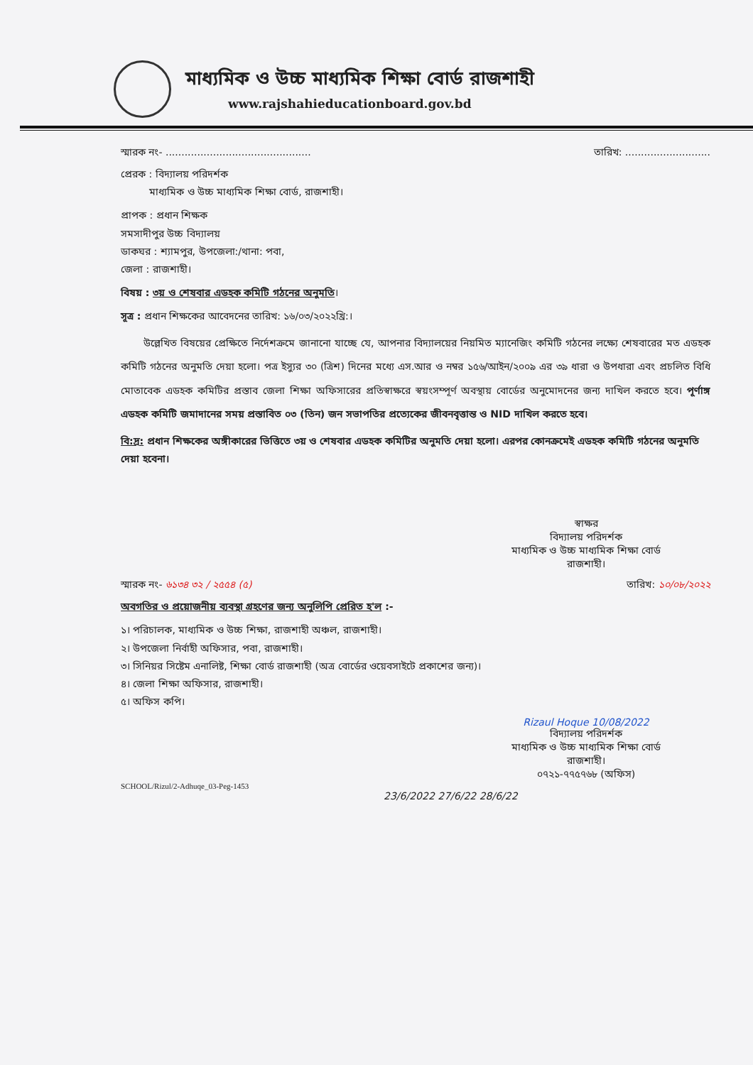মাধ্যমিক ও উচ্চ মাধ্যমিক শিক্ষা বোর্ড রাজশাহী
www.rajshahieducationboard.gov.bd
স্মারক নং- .............................................. তারিখ: ...........................
প্রেরক : বিদ্যালয় পরিদর্শক
মাধ্যমিক ও উচ্চ মাধ্যমিক শিক্ষা বোর্ড, রাজশাহী।
প্রাপক : প্রধান শিক্ষক
সমসাদীপুর উচ্চ বিদ্যালয়
ডাকঘর : শ্যামপুর, উপজেলা:/থানা: পবা,
জেলা : রাজশাহী।
বিষয় : ৩য় ও শেষবার এডহক কমিটি গঠনের অনুমতি।
সূত্র : প্রধান শিক্ষকের আবেদনের তারিখ: ১৬/০৩/২০২২খ্রি:।
উল্লেখিত বিষয়ের প্রেক্ষিতে নির্দেশক্রমে জানানো যাচ্ছে যে, আপনার বিদ্যালয়ের নিয়মিত ম্যানেজিং কমিটি গঠনের লক্ষ্যে শেষবারের মত এডহক কমিটি গঠনের অনুমতি দেয়া হলো। পত্র ইস্যুর ৩০ (ত্রিশ) দিনের মধ্যে এস.আর ও নম্বর ১৫৬/আইন/২০০৯ এর ৩৯ ধারা ও উপধারা এবং প্রচলিত বিধি মোতাবেক এডহক কমিটির প্রস্তাব জেলা শিক্ষা অফিসারের প্রতিস্বাক্ষরে স্বয়ংসম্পূর্ণ অবস্থায় বোর্ডের অনুমোদনের জন্য দাখিল করতে হবে। পূর্ণাঙ্গ এডহক কমিটি জমাদানের সময় প্রস্তাবিত ০৩ (তিন) জন সভাপতির প্রত্যেকের জীবনবৃত্তান্ত ও NID দাখিল করতে হবে।
বি:দ্র: প্রধান শিক্ষকের অঙ্গীকারের ভিত্তিতে ৩য় ও শেষবার এডহক কমিটির অনুমতি দেয়া হলো। এরপর কোনক্রমেই এডহক কমিটি গঠনের অনুমতি দেয়া হবেনা।
স্বাক্ষর
বিদ্যালয় পরিদর্শক
মাধ্যমিক ও উচ্চ মাধ্যমিক শিক্ষা বোর্ড
রাজশাহী।
স্মারক নং- ৬১৩৪ ৩২ / ২৫৫৪ (৫) তারিখ: ১০/০৮/২০২২
অবগতির ও প্রয়োজনীয় ব্যবস্থা গ্রহণের জন্য অনুলিপি প্রেরিত হ'ল :-
১। পরিচালক, মাধ্যমিক ও উচ্চ শিক্ষা, রাজশাহী অঞ্চল, রাজশাহী।
২। উপজেলা নির্বাহী অফিসার, পবা, রাজশাহী।
৩। সিনিয়র সিষ্টেম এনালিষ্ট, শিক্ষা বোর্ড রাজশাহী (অত্র বোর্ডের ওয়েবসাইটে প্রকাশের জন্য)।
৪। জেলা শিক্ষা অফিসার, রাজশাহী।
৫। অফিস কপি।
Rizaul Hoque 10/08/2022
বিদ্যালয় পরিদর্শক
মাধ্যমিক ও উচ্চ মাধ্যমিক শিক্ষা বোর্ড
রাজশাহী।
০৭২১-৭৭৫৭৬৮ (অফিস)
SCHOOL/Rizul/2-Adhuqe_03-Peg-1453
23/6/2022 27/6/22 28/6/22